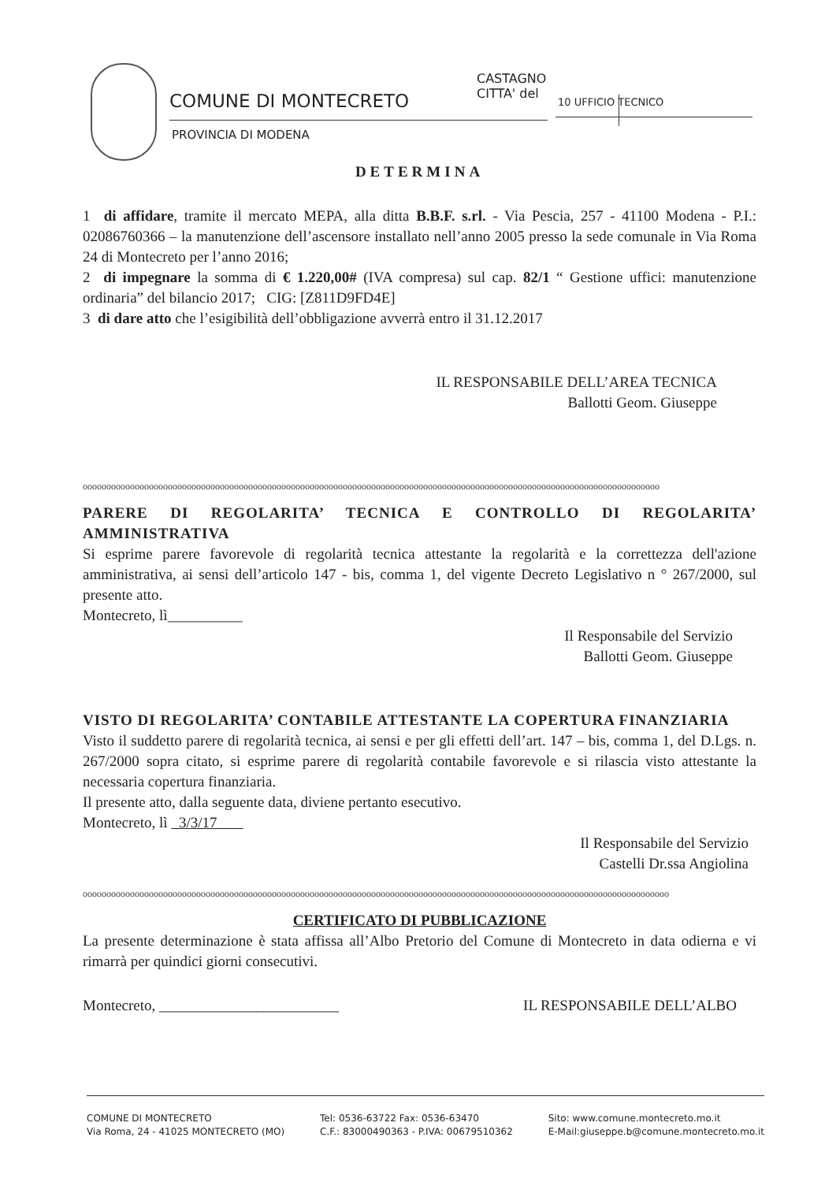COMUNE DI MONTECRETO
PROVINCIA DI MODENA
CASTAGNO
CITTA' del
10 UFFICIO TECNICO
DETERMINA
1 di affidare, tramite il mercato MEPA, alla ditta B.B.F. s.rl. - Via Pescia, 257 - 41100 Modena - P.I.: 02086760366 – la manutenzione dell’ascensore installato nell’anno 2005 presso la sede comunale in Via Roma 24 di Montecreto per l’anno 2016;
2 di impegnare la somma di € 1.220,00# (IVA compresa) sul cap. 82/1 “ Gestione uffici: manutenzione ordinaria” del bilancio 2017; CIG: [Z811D9FD4E]
3 di dare atto che l’esigibilità dell’obbligazione avverrà entro il 31.12.2017
IL RESPONSABILE DELL’AREA TECNICA
Ballotti Geom. Giuseppe
oooooooooooooooooooooooooooooooooooooooooooooooooooooooooooooooooooooooooooooooooooooooooooooooooooooooooooooooooooooooooo
PARERE DI REGOLARITA’ TECNICA E CONTROLLO DI REGOLARITA’ AMMINISTRATIVA
Si esprime parere favorevole di regolarità tecnica attestante la regolarità e la correttezza dell'azione amministrativa, ai sensi dell’articolo 147 - bis, comma 1, del vigente Decreto Legislativo n ° 267/2000, sul presente atto.
Montecreto, lì__________
Il Responsabile del Servizio
Ballotti Geom. Giuseppe
VISTO DI REGOLARITA’ CONTABILE ATTESTANTE LA COPERTURA FINANZIARIA
Visto il suddetto parere di regolarità tecnica, ai sensi e per gli effetti dell’art. 147 – bis, comma 1, del D.Lgs. n. 267/2000 sopra citato, si esprime parere di regolarità contabile favorevole e si rilascia visto attestante la necessaria copertura finanziaria.
Il presente atto, dalla seguente data, diviene pertanto esecutivo.
Montecreto, lì 3/3/17
Il Responsabile del Servizio
Castelli Dr.ssa Angiolina
oooooooooooooooooooooooooooooooooooooooooooooooooooooooooooooooooooooooooooooooooooooooooooooooooooooooooooooooooooooooooooo
CERTIFICATO DI PUBBLICAZIONE
La presente determinazione è stata affissa all’Albo Pretorio del Comune di Montecreto in data odierna e vi rimarrà per quindici giorni consecutivi.
Montecreto, ________________________ IL RESPONSABILE DELL’ALBO
COMUNE DI MONTECRETO
Via Roma, 24 - 41025 MONTECRETO (MO)
Tel: 0536-63722 Fax: 0536-63470
C.F.: 83000490363 - P.IVA: 00679510362
Sito: www.comune.montecreto.mo.it
E-Mail:giuseppe.b@comune.montecreto.mo.it